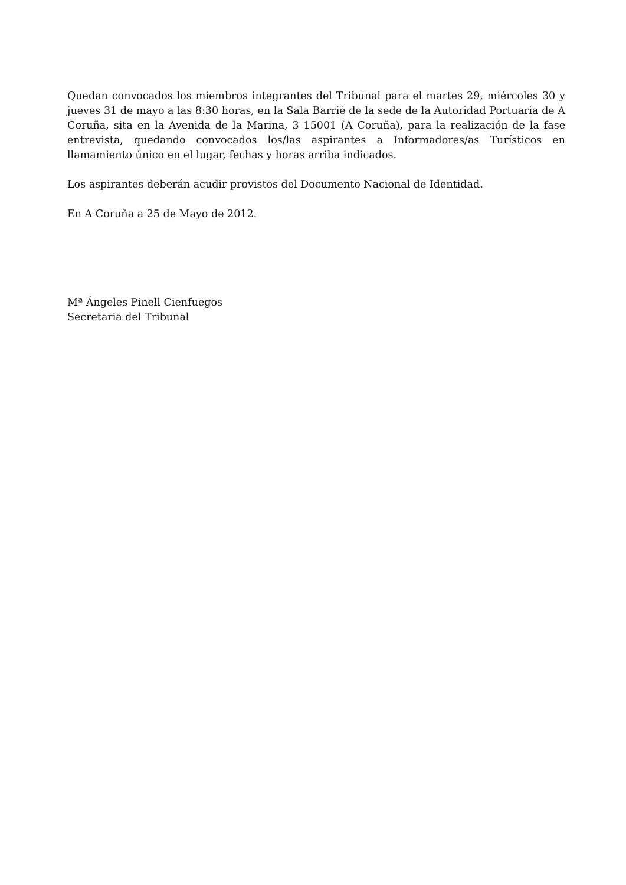Quedan convocados los miembros integrantes del Tribunal para el martes 29, miércoles 30 y jueves 31 de mayo a las 8:30 horas, en la Sala Barrié de la sede de la Autoridad Portuaria de A Coruña, sita en la Avenida de la Marina, 3 15001 (A Coruña), para la realización de la fase entrevista, quedando convocados los/las aspirantes a Informadores/as Turísticos en llamamiento único en el lugar, fechas y horas arriba indicados.
Los aspirantes deberán acudir provistos del Documento Nacional de Identidad.
En A Coruña a 25 de Mayo de 2012.
Mª Ángeles Pinell Cienfuegos
Secretaria del Tribunal